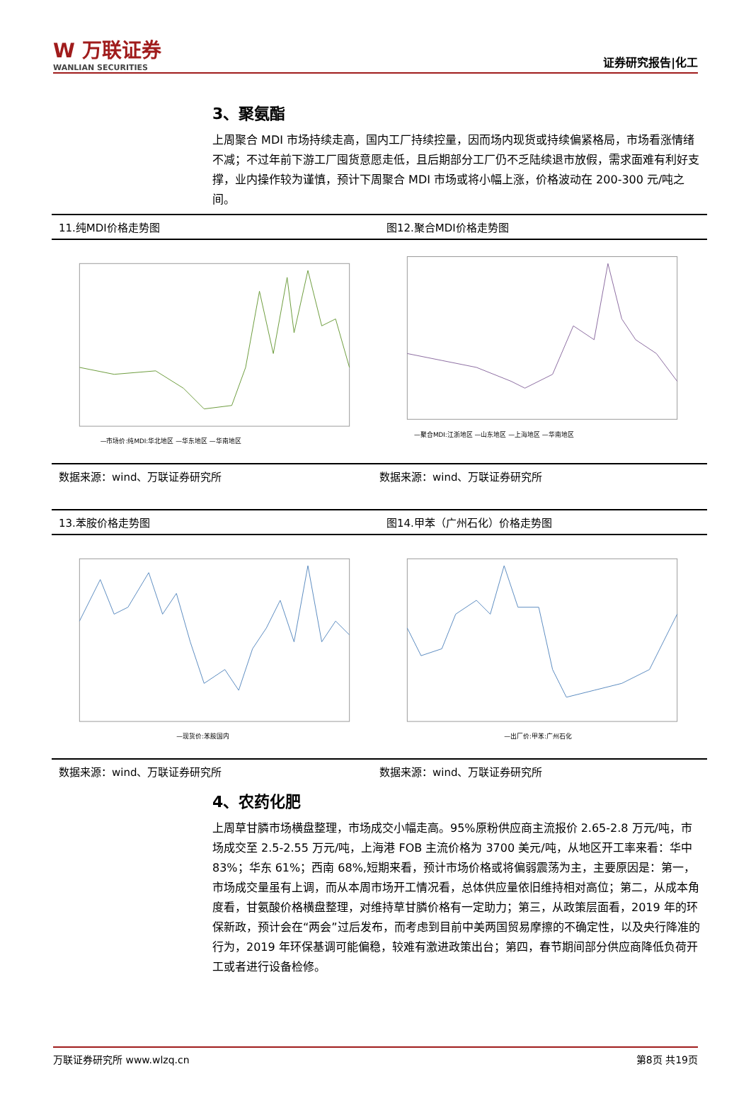W 万联证券
WANLIAN SECURITIES
证券研究报告|化工
3、聚氨酯
上周聚合 MDI 市场持续走高，国内工厂持续控量，因而场内现货或持续偏紧格局，市场看涨情绪不减；不过年前下游工厂囤货意愿走低，且后期部分工厂仍不乏陆续退市放假，需求面难有利好支撑，业内操作较为谨慎，预计下周聚合 MDI 市场或将小幅上涨，价格波动在 200-300 元/吨之间。
11.纯MDI价格走势图
—市场价:纯MDI:华北地区 —华东地区 —华南地区
图12.聚合MDI价格走势图
—聚合MDI:江浙地区 —山东地区 —上海地区 —华南地区
数据来源：wind、万联证券研究所 数据来源：wind、万联证券研究所
13.苯胺价格走势图
—现货价:苯胺国内
图14.甲苯（广州石化）价格走势图
—出厂价:甲苯:广州石化
数据来源：wind、万联证券研究所 数据来源：wind、万联证券研究所
4、农药化肥
上周草甘膦市场横盘整理，市场成交小幅走高。95%原粉供应商主流报价 2.65-2.8 万元/吨，市场成交至 2.5-2.55 万元/吨，上海港 FOB 主流价格为 3700 美元/吨，从地区开工率来看：华中 83%；华东 61%；西南 68%,短期来看，预计市场价格或将偏弱震荡为主，主要原因是：第一，市场成交量虽有上调，而从本周市场开工情况看，总体供应量依旧维持相对高位；第二，从成本角度看，甘氨酸价格横盘整理，对维持草甘膦价格有一定助力；第三，从政策层面看，2019 年的环保新政，预计会在“两会”过后发布，而考虑到目前中美两国贸易摩擦的不确定性，以及央行降准的行为，2019 年环保基调可能偏稳，较难有激进政策出台；第四，春节期间部分供应商降低负荷开工或者进行设备检修。
万联证券研究所 www.wlzq.cn 第8页 共19页